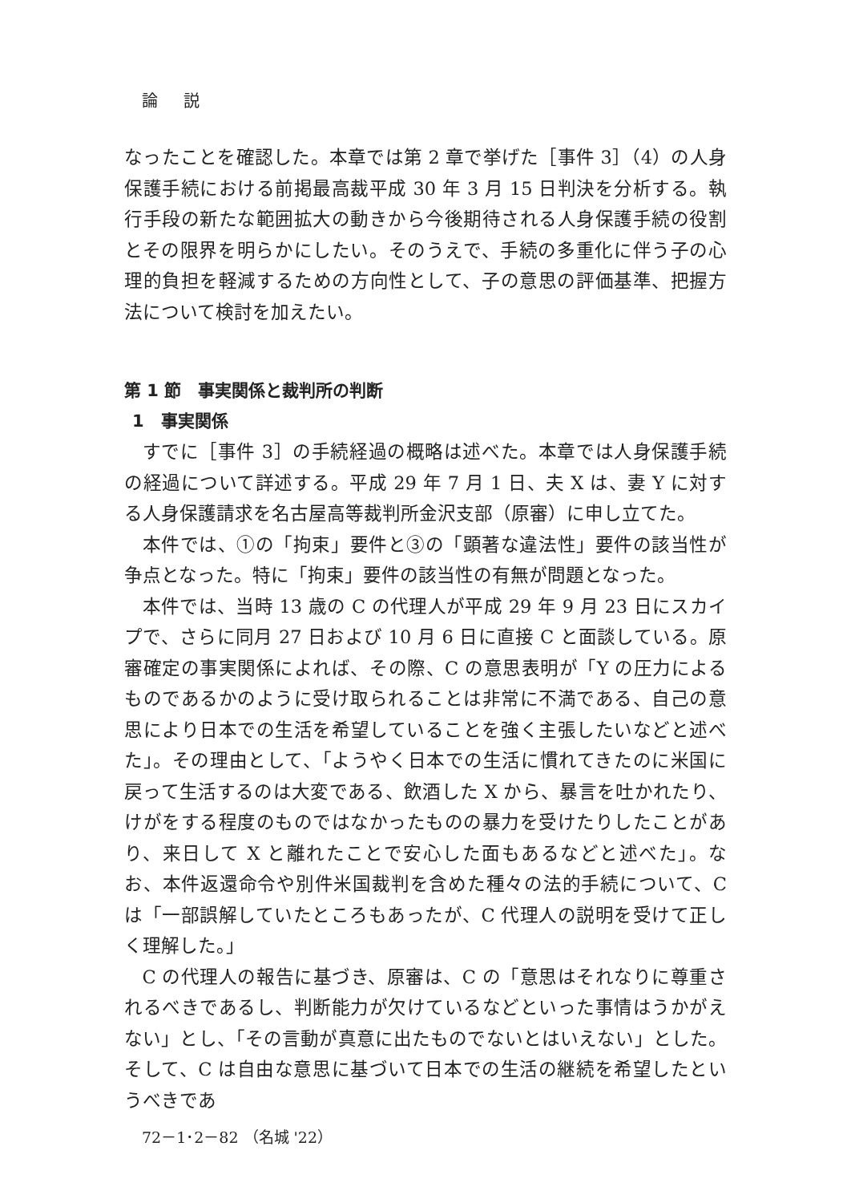論　 説
なったことを確認した。本章では第 2 章で挙げた［事件 3］（4）の人身保護手続における前掲最高裁平成 30 年 3 月 15 日判決を分析する。執行手段の新たな範囲拡大の動きから今後期待される人身保護手続の役割とその限界を明らかにしたい。そのうえで、手続の多重化に伴う子の心理的負担を軽減するための方向性として、子の意思の評価基準、把握方法について検討を加えたい。
第 1 節　事実関係と裁判所の判断
1　事実関係
すでに［事件 3］の手続経過の概略は述べた。本章では人身保護手続の経過について詳述する。平成 29 年 7 月 1 日、夫 X は、妻 Y に対する人身保護請求を名古屋高等裁判所金沢支部（原審）に申し立てた。
本件では、①の「拘束」要件と③の「顕著な違法性」要件の該当性が争点となった。特に「拘束」要件の該当性の有無が問題となった。
本件では、当時 13 歳の C の代理人が平成 29 年 9 月 23 日にスカイプで、さらに同月 27 日および 10 月 6 日に直接 C と面談している。原審確定の事実関係によれば、その際、C の意思表明が「Y の圧力によるものであるかのように受け取られることは非常に不満である、自己の意思により日本での生活を希望していることを強く主張したいなどと述べた」。その理由として、「ようやく日本での生活に慣れてきたのに米国に戻って生活するのは大変である、飲酒した X から、暴言を吐かれたり、けがをする程度のものではなかったものの暴力を受けたりしたことがあり、来日して X と離れたことで安心した面もあるなどと述べた」。なお、本件返還命令や別件米国裁判を含めた種々の法的手続について、C は「一部誤解していたところもあったが、C 代理人の説明を受けて正しく理解した。」
C の代理人の報告に基づき、原審は、C の「意思はそれなりに尊重されるべきであるし、判断能力が欠けているなどといった事情はうかがえない」とし、「その言動が真意に出たものでないとはいえない」とした。そして、C は自由な意思に基づいて日本での生活の継続を希望したというべきであ
72－1･2－82 （名城 '22）